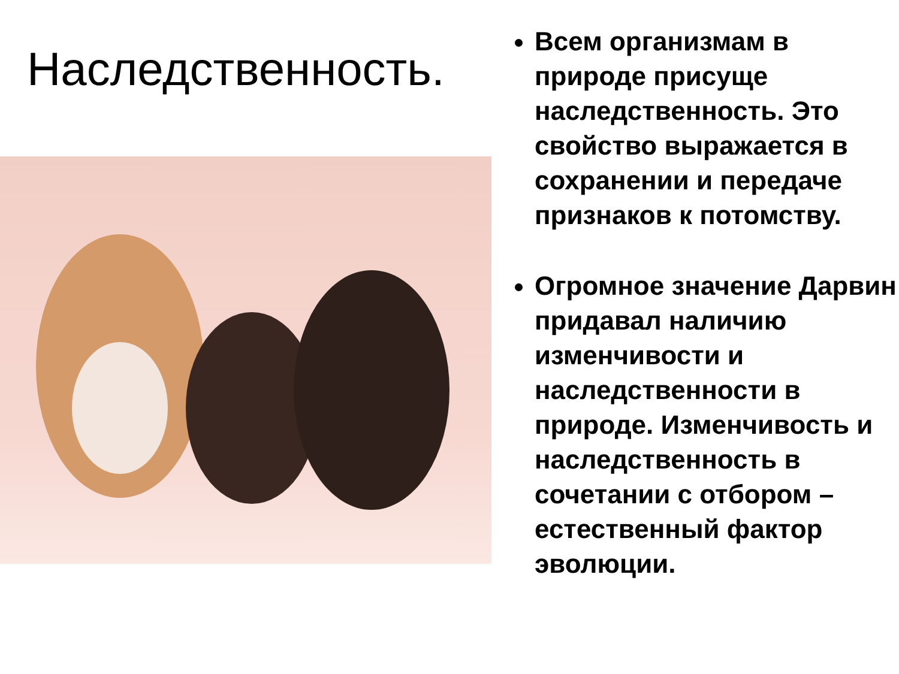Наследственность.
Всем организмам в природе присуще наследственность. Это свойство выражается в сохранении и передаче признаков к потомству.
Огромное значение Дарвин придавал наличию изменчивости и наследственности в природе. Изменчивость и наследственность в сочетании с отбором – естественный фактор эволюции.